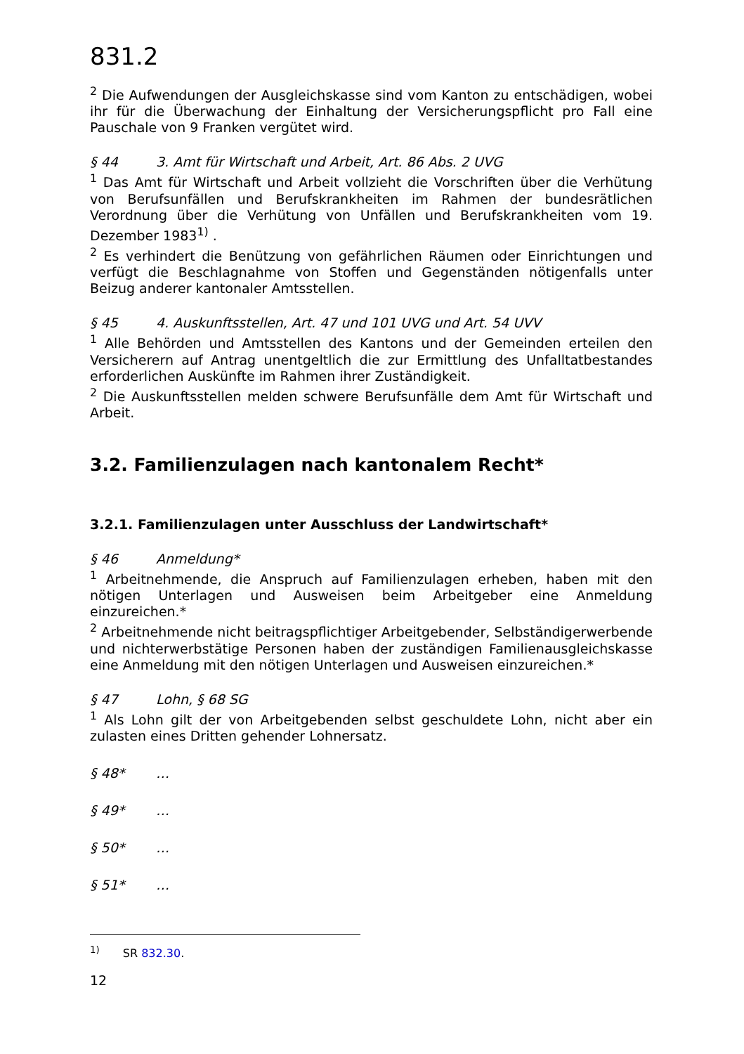831.2
<sup>2</sup> Die Aufwendungen der Ausgleichskasse sind vom Kanton zu entschädigen, wobei ihr für die Überwachung der Einhaltung der Versicherungspflicht pro Fall eine Pauschale von 9 Franken vergütet wird.
§ 44 3. Amt für Wirtschaft und Arbeit, Art. 86 Abs. 2 UVG
<sup>1</sup> Das Amt für Wirtschaft und Arbeit vollzieht die Vorschriften über die Verhütung von Berufsunfällen und Berufskrankheiten im Rahmen der bundesrätlichen Verordnung über die Verhütung von Unfällen und Berufskrankheiten vom 19. Dezember 1983<sup>1)</sup> .
<sup>2</sup> Es verhindert die Benützung von gefährlichen Räumen oder Einrichtungen und verfügt die Beschlagnahme von Stoffen und Gegenständen nötigenfalls unter Beizug anderer kantonaler Amtsstellen.
§ 45 4. Auskunftsstellen, Art. 47 und 101 UVG und Art. 54 UVV
<sup>1</sup> Alle Behörden und Amtsstellen des Kantons und der Gemeinden erteilen den Versicherern auf Antrag unentgeltlich die zur Ermittlung des Unfalltatbestandes erforderlichen Auskünfte im Rahmen ihrer Zuständigkeit.
<sup>2</sup> Die Auskunftsstellen melden schwere Berufsunfälle dem Amt für Wirtschaft und Arbeit.
3.2. Familienzulagen nach kantonalem Recht*
3.2.1. Familienzulagen unter Ausschluss der Landwirtschaft*
§ 46 Anmeldung*
<sup>1</sup> Arbeitnehmende, die Anspruch auf Familienzulagen erheben, haben mit den nötigen Unterlagen und Ausweisen beim Arbeitgeber eine Anmeldung einzureichen.*
<sup>2</sup> Arbeitnehmende nicht beitragspflichtiger Arbeitgebender, Selbständigerwerbende und nichterwerbstätige Personen haben der zuständigen Familienausgleichskasse eine Anmeldung mit den nötigen Unterlagen und Ausweisen einzureichen.*
§ 47 Lohn, § 68 SG
<sup>1</sup> Als Lohn gilt der von Arbeitgebenden selbst geschuldete Lohn, nicht aber ein zulasten eines Dritten gehender Lohnersatz.
§ 48* …
§ 49* …
§ 50* …
§ 51* …
<sup>1)</sup> SR 832.30.
12